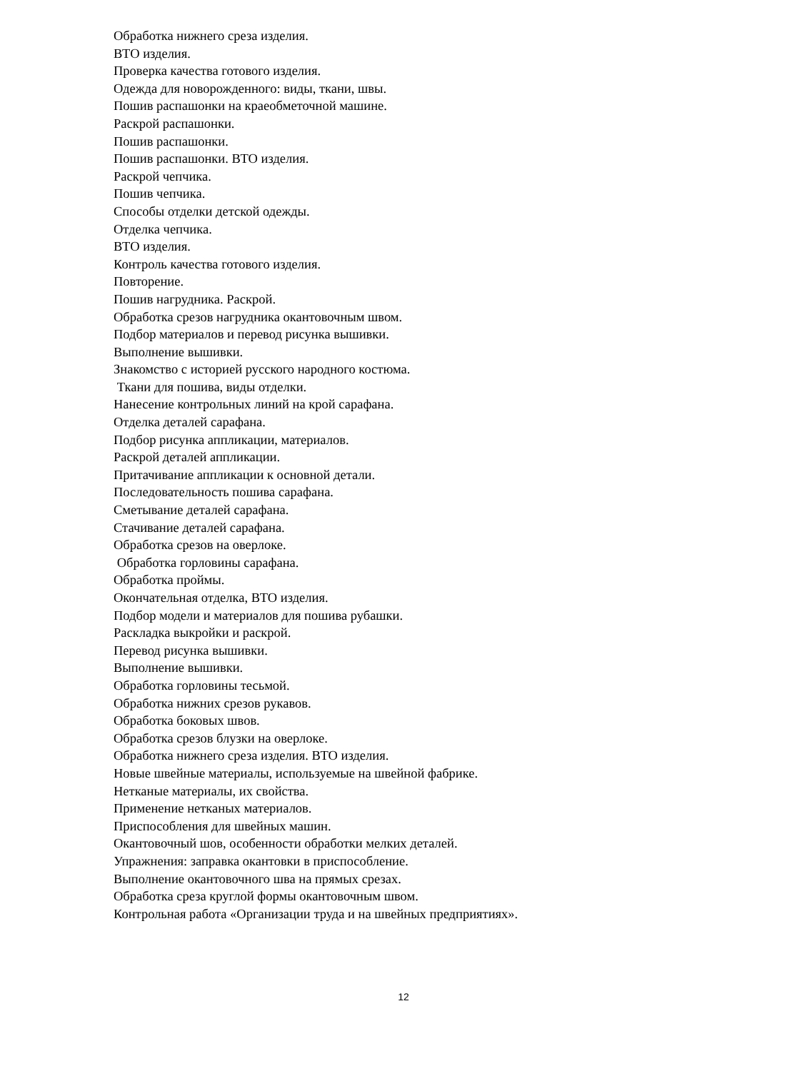Обработка нижнего среза изделия.
ВТО изделия.
Проверка качества готового изделия.
Одежда для новорожденного: виды, ткани, швы.
Пошив распашонки на краеобметочной машине.
Раскрой распашонки.
Пошив распашонки.
Пошив распашонки. ВТО изделия.
Раскрой чепчика.
Пошив чепчика.
Способы отделки детской одежды.
Отделка чепчика.
ВТО изделия.
Контроль качества готового изделия.
Повторение.
Пошив нагрудника. Раскрой.
Обработка срезов нагрудника окантовочным швом.
Подбор материалов и перевод рисунка вышивки.
Выполнение вышивки.
Знакомство с историей русского народного костюма.
Ткани для пошива, виды отделки.
Нанесение контрольных линий на крой сарафана.
Отделка деталей сарафана.
Подбор рисунка аппликации, материалов.
Раскрой деталей аппликации.
Притачивание аппликации к основной детали.
Последовательность пошива сарафана.
Сметывание деталей сарафана.
Стачивание деталей сарафана.
Обработка срезов на оверлоке.
Обработка горловины сарафана.
Обработка проймы.
Окончательная отделка, ВТО изделия.
Подбор модели и материалов для пошива рубашки.
Раскладка выкройки и раскрой.
Перевод рисунка вышивки.
Выполнение вышивки.
Обработка горловины тесьмой.
Обработка нижних срезов рукавов.
Обработка боковых швов.
Обработка срезов блузки на оверлоке.
Обработка нижнего среза изделия. ВТО изделия.
Новые швейные материалы, используемые на швейной фабрике.
Нетканые материалы, их свойства.
Применение нетканых материалов.
Приспособления для швейных машин.
Окантовочный шов, особенности обработки мелких деталей.
Упражнения: заправка окантовки в приспособление.
Выполнение окантовочного шва на прямых срезах.
Обработка среза круглой формы окантовочным швом.
Контрольная работа «Организации труда и на швейных предприятиях».
12